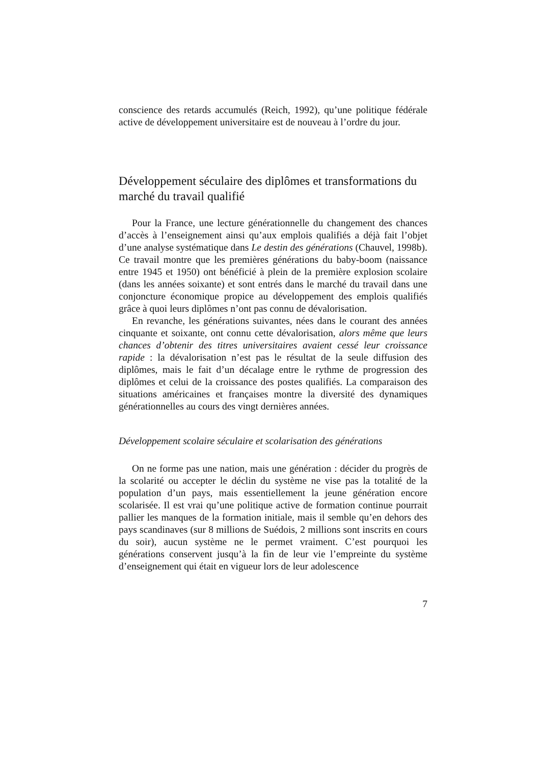conscience des retards accumulés (Reich, 1992), qu’une politique fédérale active de développement universitaire est de nouveau à l’ordre du jour.
Développement séculaire des diplômes et transformations du marché du travail qualifié
Pour la France, une lecture générationnelle du changement des chances d’accès à l’enseignement ainsi qu’aux emplois qualifiés a déjà fait l’objet d’une analyse systématique dans Le destin des générations (Chauvel, 1998b). Ce travail montre que les premières générations du baby-boom (naissance entre 1945 et 1950) ont bénéficié à plein de la première explosion scolaire (dans les années soixante) et sont entrés dans le marché du travail dans une conjoncture économique propice au développement des emplois qualifiés grâce à quoi leurs diplômes n’ont pas connu de dévalorisation.
En revanche, les générations suivantes, nées dans le courant des années cinquante et soixante, ont connu cette dévalorisation, alors même que leurs chances d’obtenir des titres universitaires avaient cessé leur croissance rapide : la dévalorisation n’est pas le résultat de la seule diffusion des diplômes, mais le fait d’un décalage entre le rythme de progression des diplômes et celui de la croissance des postes qualifiés. La comparaison des situations américaines et françaises montre la diversité des dynamiques générationnelles au cours des vingt dernières années.
Développement scolaire séculaire et scolarisation des générations
On ne forme pas une nation, mais une génération : décider du progrès de la scolarité ou accepter le déclin du système ne vise pas la totalité de la population d’un pays, mais essentiellement la jeune génération encore scolarisée. Il est vrai qu’une politique active de formation continue pourrait pallier les manques de la formation initiale, mais il semble qu’en dehors des pays scandinaves (sur 8 millions de Suédois, 2 millions sont inscrits en cours du soir), aucun système ne le permet vraiment. C’est pourquoi les générations conservent jusqu’à la fin de leur vie l’empreinte du système d’enseignement qui était en vigueur lors de leur adolescence
7